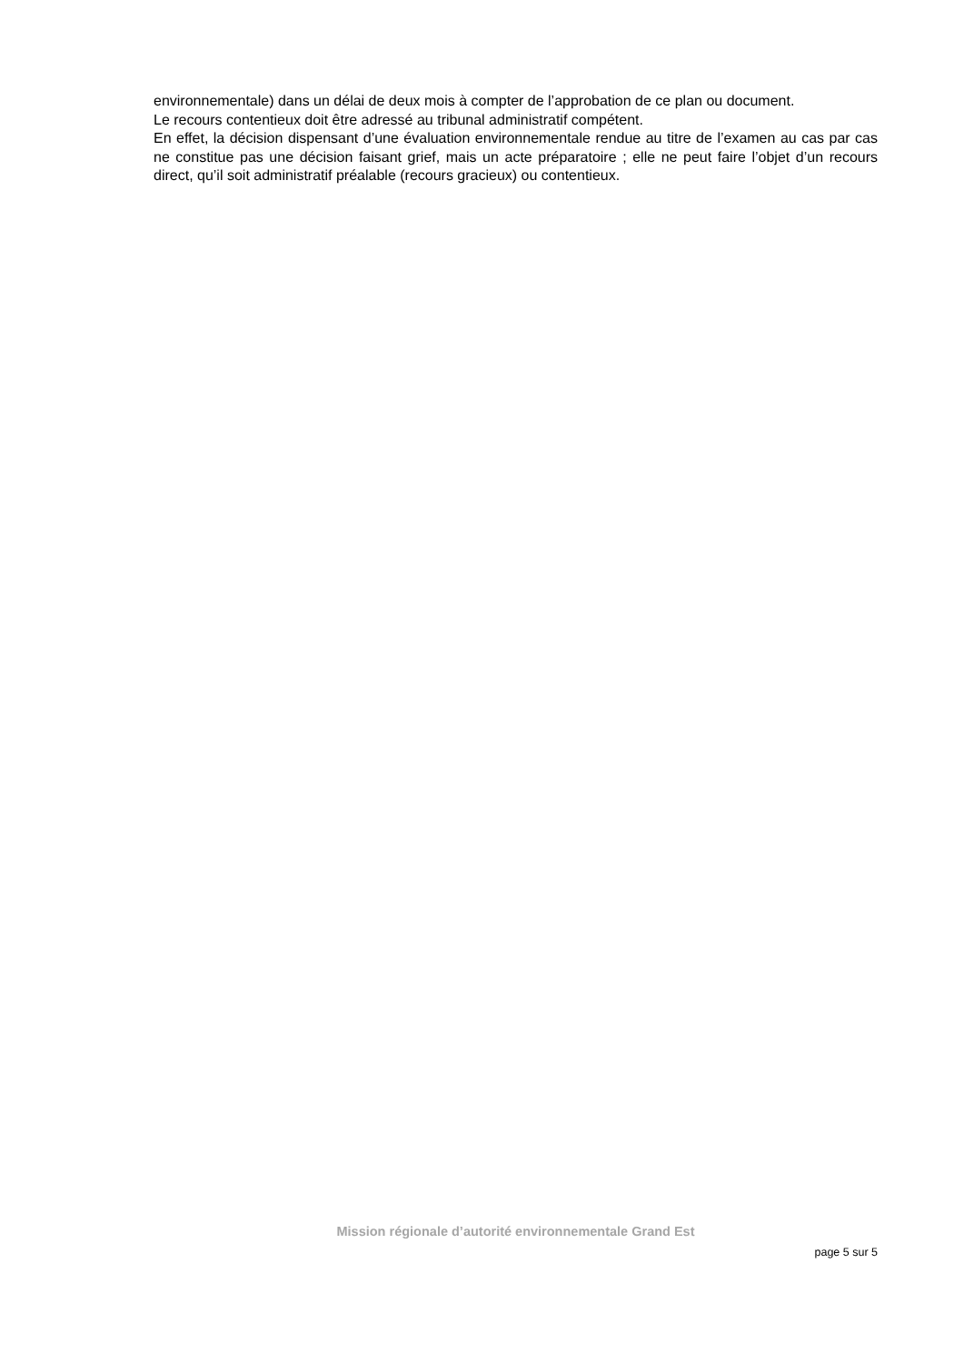environnementale) dans un délai de deux mois à compter de l’approbation de ce plan ou document.
Le recours contentieux doit être adressé au tribunal administratif compétent.
En effet, la décision dispensant d’une évaluation environnementale rendue au titre de l’examen au cas par cas ne constitue pas une décision faisant grief, mais un acte préparatoire ; elle ne peut faire l’objet d’un recours direct, qu’il soit administratif préalable (recours gracieux) ou contentieux.
Mission régionale d’autorité environnementale Grand Est
page 5 sur 5